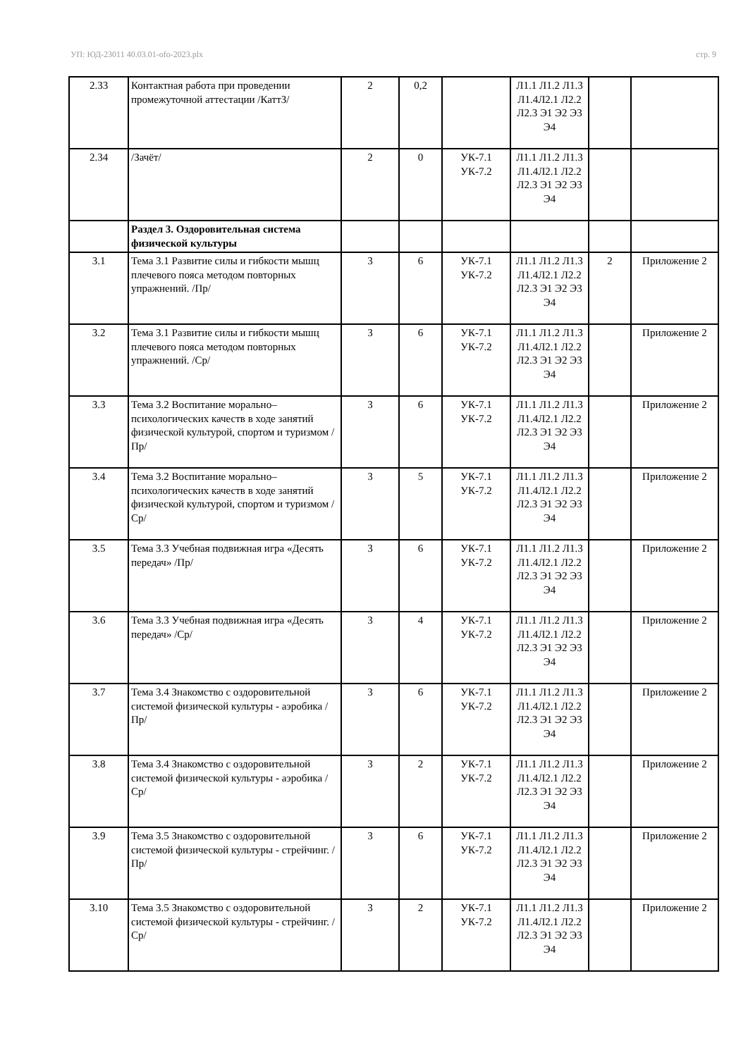УП: ЮД-23011 40.03.01-ofo-2023.plx стр. 9
| 2.33 | Контактная работа при проведении промежуточной аттестации /КаттЗ/ | 2 | 0,2 | | Л1.1 Л1.2 Л1.3 Л1.4Л2.1 Л2.2 Л2.3 Э1 Э2 Э3 Э4 | | |
| 2.34 | /Зачёт/ | 2 | 0 | УК-7.1 УК-7.2 | Л1.1 Л1.2 Л1.3 Л1.4Л2.1 Л2.2 Л2.3 Э1 Э2 Э3 Э4 | | |
| | Раздел 3. Оздоровительная система физической культуры | | | | | | |
| 3.1 | Тема 3.1 Развитие силы и гибкости мышц плечевого пояса методом повторных упражнений. /Пр/ | 3 | 6 | УК-7.1 УК-7.2 | Л1.1 Л1.2 Л1.3 Л1.4Л2.1 Л2.2 Л2.3 Э1 Э2 Э3 Э4 | 2 | Приложение 2 |
| 3.2 | Тема 3.1 Развитие силы и гибкости мышц плечевого пояса методом повторных упражнений. /Ср/ | 3 | 6 | УК-7.1 УК-7.2 | Л1.1 Л1.2 Л1.3 Л1.4Л2.1 Л2.2 Л2.3 Э1 Э2 Э3 Э4 | | Приложение 2 |
| 3.3 | Тема 3.2 Воспитание морально–психологических качеств в ходе занятий физической культурой, спортом и туризмом /Пр/ | 3 | 6 | УК-7.1 УК-7.2 | Л1.1 Л1.2 Л1.3 Л1.4Л2.1 Л2.2 Л2.3 Э1 Э2 Э3 Э4 | | Приложение 2 |
| 3.4 | Тема 3.2 Воспитание морально–психологических качеств в ходе занятий физической культурой, спортом и туризмом /Ср/ | 3 | 5 | УК-7.1 УК-7.2 | Л1.1 Л1.2 Л1.3 Л1.4Л2.1 Л2.2 Л2.3 Э1 Э2 Э3 Э4 | | Приложение 2 |
| 3.5 | Тема 3.3 Учебная подвижная игра «Десять передач» /Пр/ | 3 | 6 | УК-7.1 УК-7.2 | Л1.1 Л1.2 Л1.3 Л1.4Л2.1 Л2.2 Л2.3 Э1 Э2 Э3 Э4 | | Приложение 2 |
| 3.6 | Тема 3.3 Учебная подвижная игра «Десять передач» /Ср/ | 3 | 4 | УК-7.1 УК-7.2 | Л1.1 Л1.2 Л1.3 Л1.4Л2.1 Л2.2 Л2.3 Э1 Э2 Э3 Э4 | | Приложение 2 |
| 3.7 | Тема 3.4 Знакомство с оздоровительной системой физической культуры - аэробика /Пр/ | 3 | 6 | УК-7.1 УК-7.2 | Л1.1 Л1.2 Л1.3 Л1.4Л2.1 Л2.2 Л2.3 Э1 Э2 Э3 Э4 | | Приложение 2 |
| 3.8 | Тема 3.4 Знакомство с оздоровительной системой физической культуры - аэробика /Ср/ | 3 | 2 | УК-7.1 УК-7.2 | Л1.1 Л1.2 Л1.3 Л1.4Л2.1 Л2.2 Л2.3 Э1 Э2 Э3 Э4 | | Приложение 2 |
| 3.9 | Тема 3.5 Знакомство с оздоровительной системой физической культуры - стрейчинг. /Пр/ | 3 | 6 | УК-7.1 УК-7.2 | Л1.1 Л1.2 Л1.3 Л1.4Л2.1 Л2.2 Л2.3 Э1 Э2 Э3 Э4 | | Приложение 2 |
| 3.10 | Тема 3.5 Знакомство с оздоровительной системой физической культуры - стрейчинг. /Ср/ | 3 | 2 | УК-7.1 УК-7.2 | Л1.1 Л1.2 Л1.3 Л1.4Л2.1 Л2.2 Л2.3 Э1 Э2 Э3 Э4 | | Приложение 2 |